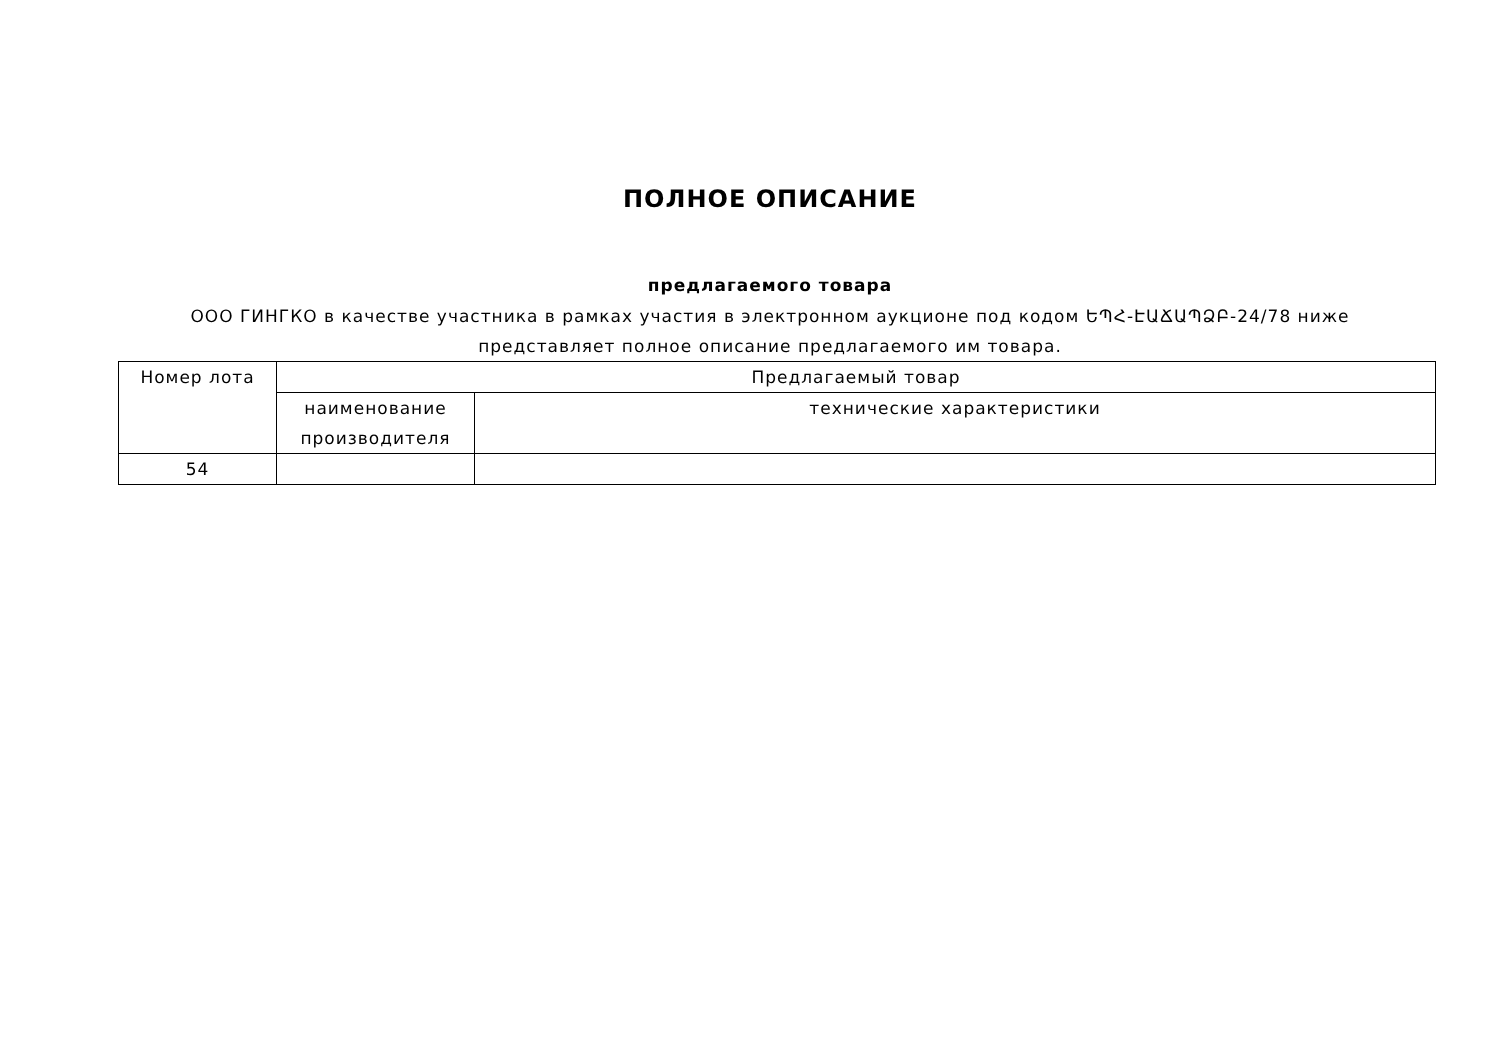ПОЛНОЕ ОПИСАНИЕ
предлагаемого товара
ООО ГИНГКО в качестве участника в рамках участия в электронном аукционе под кодом ԵՊՀ-ԷԱՃԱՊՁԲ-24/78 ниже представляет полное описание предлагаемого им товара.
| Номер лота | Предлагаемый товар | |
| | наименование производителя | технические характеристики |
| 54 | | |